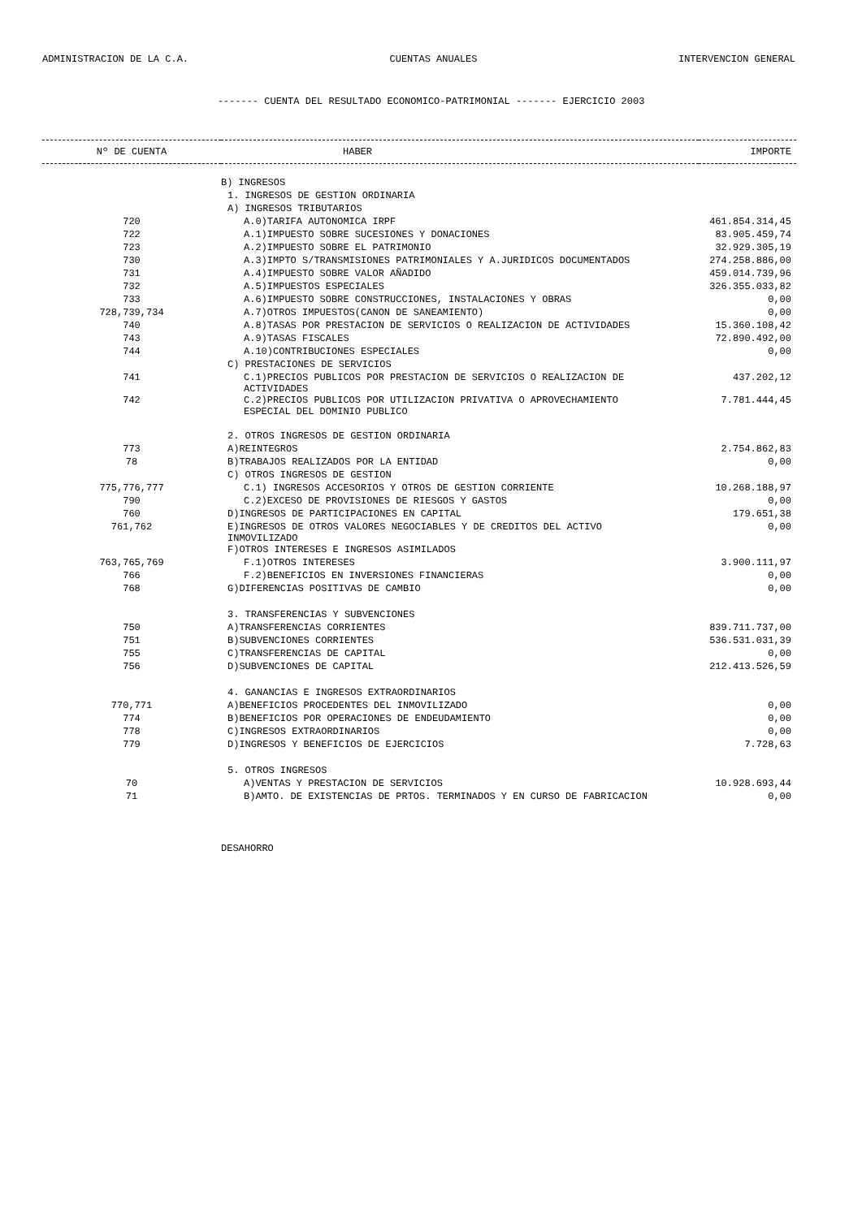ADMINISTRACION DE LA C.A. CUENTAS ANUALES INTERVENCION GENERAL
------- CUENTA DEL RESULTADO ECONOMICO-PATRIMONIAL ------- EJERCICIO 2003
| Nº DE CUENTA | HABER | IMPORTE |
| --- | --- | --- |
| | B) INGRESOS | |
| | 1. INGRESOS DE GESTION ORDINARIA | |
| | A) INGRESOS TRIBUTARIOS | |
| 720 | A.0)TARIFA AUTONOMICA IRPF | 461.854.314,45 |
| 722 | A.1)IMPUESTO SOBRE SUCESIONES Y DONACIONES | 83.905.459,74 |
| 723 | A.2)IMPUESTO SOBRE EL PATRIMONIO | 32.929.305,19 |
| 730 | A.3)IMPTO S/TRANSMISIONES PATRIMONIALES Y A.JURIDICOS DOCUMENTADOS | 274.258.886,00 |
| 731 | A.4)IMPUESTO SOBRE VALOR AÑADIDO | 459.014.739,96 |
| 732 | A.5)IMPUESTOS ESPECIALES | 326.355.033,82 |
| 733 | A.6)IMPUESTO SOBRE CONSTRUCCIONES, INSTALACIONES Y OBRAS | 0,00 |
| 728,739,734 | A.7)OTROS IMPUESTOS(CANON DE SANEAMIENTO) | 0,00 |
| 740 | A.8)TASAS POR PRESTACION DE SERVICIOS O REALIZACION DE ACTIVIDADES | 15.360.108,42 |
| 743 | A.9)TASAS FISCALES | 72.890.492,00 |
| 744 | A.10)CONTRIBUCIONES ESPECIALES | 0,00 |
| | C) PRESTACIONES DE SERVICIOS | |
| 741 | C.1)PRECIOS PUBLICOS POR PRESTACION DE SERVICIOS O REALIZACION DE ACTIVIDADES | 437.202,12 |
| 742 | C.2)PRECIOS PUBLICOS POR UTILIZACION PRIVATIVA O APROVECHAMIENTO ESPECIAL DEL DOMINIO PUBLICO | 7.781.444,45 |
| | 2. OTROS INGRESOS DE GESTION ORDINARIA | |
| 773 | A)REINTEGROS | 2.754.862,83 |
| 78 | B)TRABAJOS REALIZADOS POR LA ENTIDAD | 0,00 |
| | C) OTROS INGRESOS DE GESTION | |
| 775,776,777 | C.1) INGRESOS ACCESORIOS Y OTROS DE GESTION CORRIENTE | 10.268.188,97 |
| 790 | C.2)EXCESO DE PROVISIONES DE RIESGOS Y GASTOS | 0,00 |
| 760 | D)INGRESOS DE PARTICIPACIONES EN CAPITAL | 179.651,38 |
| 761,762 | E)INGRESOS DE OTROS VALORES NEGOCIABLES Y DE CREDITOS DEL ACTIVO INMOVILIZADO | 0,00 |
| | F)OTROS INTERESES E INGRESOS ASIMILADOS | |
| 763,765,769 | F.1)OTROS INTERESES | 3.900.111,97 |
| 766 | F.2)BENEFICIOS EN INVERSIONES FINANCIERAS | 0,00 |
| 768 | G)DIFERENCIAS POSITIVAS DE CAMBIO | 0,00 |
| | 3. TRANSFERENCIAS Y SUBVENCIONES | |
| 750 | A)TRANSFERENCIAS CORRIENTES | 839.711.737,00 |
| 751 | B)SUBVENCIONES CORRIENTES | 536.531.031,39 |
| 755 | C)TRANSFERENCIAS DE CAPITAL | 0,00 |
| 756 | D)SUBVENCIONES DE CAPITAL | 212.413.526,59 |
| | 4. GANANCIAS E INGRESOS EXTRAORDINARIOS | |
| 770,771 | A)BENEFICIOS PROCEDENTES DEL INMOVILIZADO | 0,00 |
| 774 | B)BENEFICIOS POR OPERACIONES DE ENDEUDAMIENTO | 0,00 |
| 778 | C)INGRESOS EXTRAORDINARIOS | 0,00 |
| 779 | D)INGRESOS Y BENEFICIOS DE EJERCICIOS | 7.728,63 |
| | 5. OTROS INGRESOS | |
| 70 | A)VENTAS Y PRESTACION DE SERVICIOS | 10.928.693,44 |
| 71 | B)AMTO. DE EXISTENCIAS DE PRTOS. TERMINADOS Y EN CURSO DE FABRICACION | 0,00 |
| | DESAHORRO | |